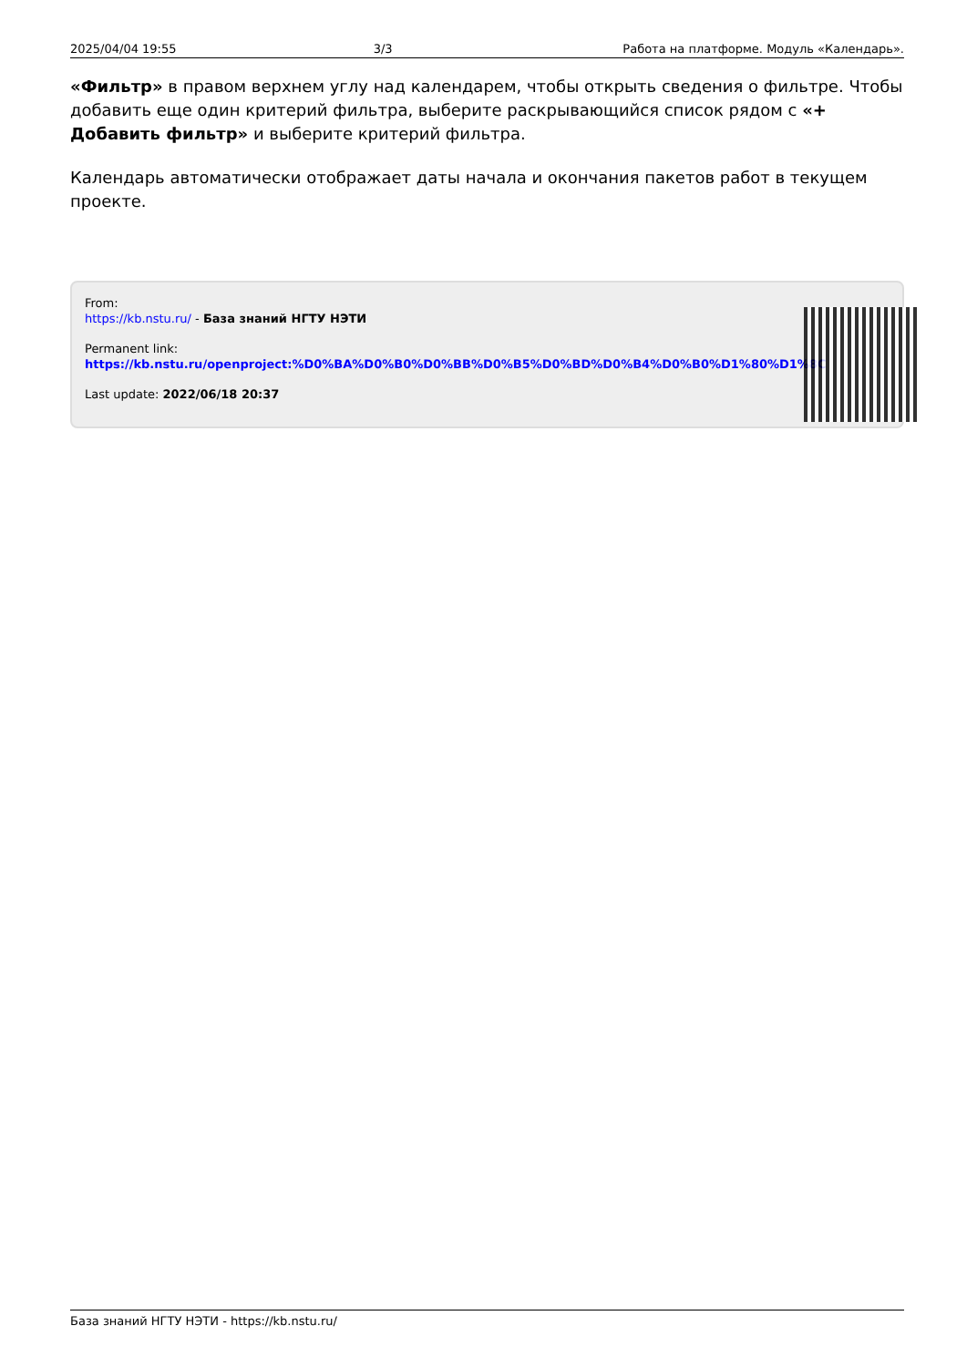2025/04/04 19:55 3/3 Работа на платформе. Модуль «Календарь».
«Фильтр» в правом верхнем углу над календарем, чтобы открыть сведения о фильтре. Чтобы добавить еще один критерий фильтра, выберите раскрывающийся список рядом с «+ Добавить фильтр» и выберите критерий фильтра.
Календарь автоматически отображает даты начала и окончания пакетов работ в текущем проекте.
From:
https://kb.nstu.ru/ - База знаний НГТУ НЭТИ
Permanent link:
https://kb.nstu.ru/openproject:%D0%BA%D0%B0%D0%BB%D0%B5%D0%BD%D0%B4%D0%B0%D1%80%D1%8C
Last update: 2022/06/18 20:37
База знаний НГТУ НЭТИ - https://kb.nstu.ru/